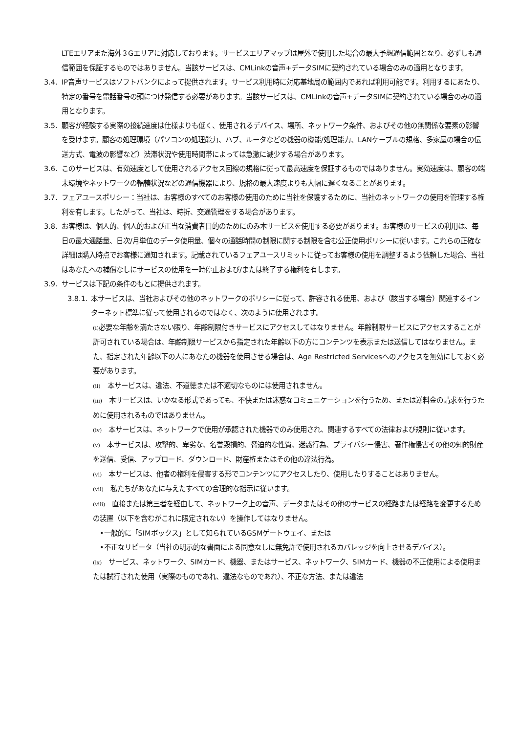LTEエリアまた海外３Gエリアに対応しております。サービスエリアマップは屋外で使用した場合の最大予想通信範囲となり、必ずしも通信範囲を保証するものではありません。当該サービスは、CMLinkの音声+データSIMに契約されている場合のみの適用となります。
3.4. IP音声サービスはソフトバンクによって提供されます。サービス利用時に対応基地局の範囲内であれば利用可能です。利用するにあたり、特定の番号を電話番号の頭につけ発信する必要があります。当該サービスは、CMLinkの音声+データSIMに契約されている場合のみの適用となります。
3.5. 顧客が経験する実際の接続速度は仕様よりも低く、使用されるデバイス、場所、ネットワーク条件、およびその他の無関係な要素の影響を受けます。顧客の処理環境（パソコンの処理能力、ハブ、ルータなどの機器の機能/処理能力、LANケーブルの規格、多家屋の場合の伝送方式、電波の影響など）渋滞状況や使用時間帯によっては急激に減少する場合があります。
3.6. このサービスは、有効速度として使用されるアクセス回線の規格に従って最高速度を保証するものではありません。実効速度は、顧客の端末環境やネットワークの輻輳状況などの通信機器により、規格の最大速度よりも大幅に遅くなることがあります。
3.7. フェアユースポリシー：当社は、お客様のすべてのお客様の使用のために当社を保護するために、当社のネットワークの使用を管理する権利を有します。したがって、当社は、時折、交通管理をする場合があります。
3.8. お客様は、個人的、個人的および正当な消費者目的のためにのみ本サービスを使用する必要があります。お客様のサービスの利用は、毎日の最大通話量、日次/月単位のデータ使用量、個々の通話時間の制限に関する制限を含む公正使用ポリシーに従います。これらの正確な詳細は購入時点でお客様に通知されます。記載されているフェアユースリミットに従ってお客様の使用を調整するよう依頼した場合、当社はあなたへの補償なしにサービスの使用を一時停止および/または終了する権利を有します。
3.9. サービスは下記の条件のもとに提供されます。
3.8.1.
本サービスは、当社およびその他のネットワークのポリシーに従って、許容される使用、および（該当する場合）関連するインターネット標準に従って使用されるのではなく、次のように使用されます。
(i) 必要な年齢を満たさない限り、年齢制限付きサービスにアクセスしてはなりません。年齢制限サービスにアクセスすることが許可されている場合は、年齢制限サービスから指定された年齢以下の方にコンテンツを表示または送信してはなりません。また、指定された年齢以下の人にあなたの機器を使用させる場合は、Age Restricted Servicesへのアクセスを無効にしておく必要があります。
(ii)　本サービスは、違法、不道徳または不適切なものには使用されません。
(iii)　本サービスは、いかなる形式であっても、不快または迷惑なコミュニケーションを行うため、または逆料金の請求を行うために使用されるものではありません。
(iv)　本サービスは、ネットワークで使用が承認された機器でのみ使用され、関連するすべての法律および規則に従います。
(v)　本サービスは、攻撃的、卑劣な、名誉毀損的、脅迫的な性質、迷惑行為、プライバシー侵害、著作権侵害その他の知的財産を送信、受信、アップロード、ダウンロード、財産権またはその他の違法行為。
(vi)　本サービスは、他者の権利を侵害する形でコンテンツにアクセスしたり、使用したりすることはありません。
(vii)　私たちがあなたに与えたすべての合理的な指示に従います。
(viii)　直接または第三者を経由して、ネットワーク上の音声、データまたはその他のサービスの経路または経路を変更するための装置（以下を含むがこれに限定されない）を操作してはなりません。
•一般的に「SIMボックス」として知られているGSMゲートウェイ、または
•不正なリピータ（当社の明示的な書面による同意なしに無免許で使用されるカバレッジを向上させるデバイス）。
(ix)　サービス、ネットワーク、SIMカード、機器、またはサービス、ネットワーク、SIMカード、機器の不正使用による使用または試行された使用（実際のものであれ、違法なものであれ）、不正な方法、または違法